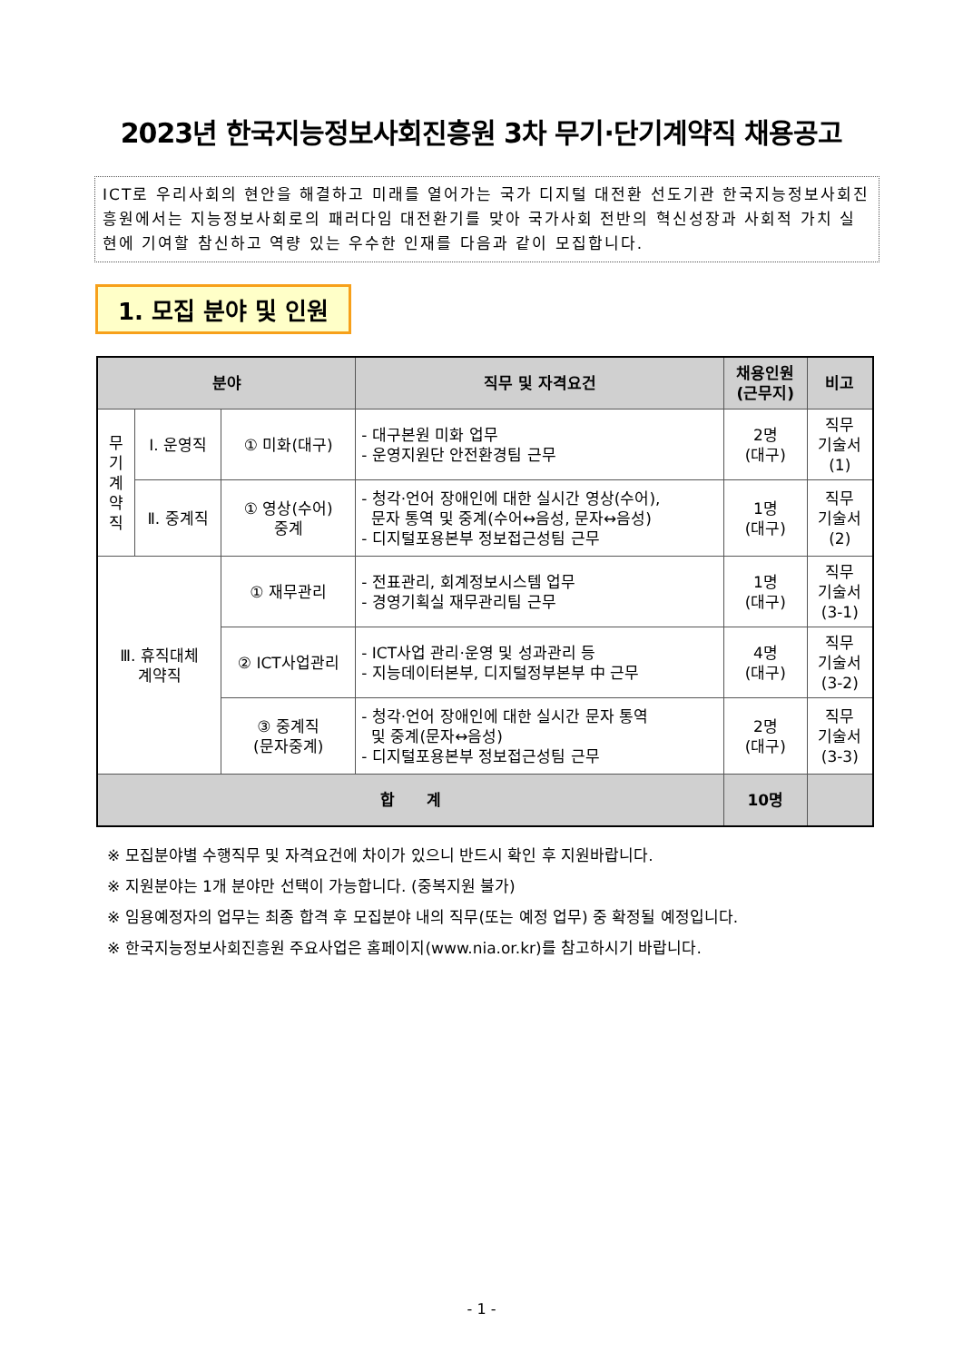2023년 한국지능정보사회진흥원 3차 무기·단기계약직 채용공고
ICT로 우리사회의 현안을 해결하고 미래를 열어가는 국가 디지털 대전환 선도기관 한국지능정보사회진흥원에서는 지능정보사회로의 패러다임 대전환기를 맞아 국가사회 전반의 혁신성장과 사회적 가치 실현에 기여할 참신하고 역량 있는 우수한 인재를 다음과 같이 모집합니다.
1. 모집 분야 및 인원
| 분야 | | | 직무 및 자격요건 | 채용인원 (근무지) | 비고 |
| --- | --- | --- | --- | --- | --- |
| 무 기 계 약 직 | Ⅰ. 운영직 | ① 미화(대구) | - 대구본원 미화 업무 - 운영지원단 안전환경팀 근무 | 2명 (대구) | 직무 기술서 (1) |
| | Ⅱ. 중계직 | ① 영상(수어) 중계 | - 청각·언어 장애인에 대한 실시간 영상(수어), 문자 통역 및 중계(수어↔음성, 문자↔음성) - 디지털포용본부 정보접근성팀 근무 | 1명 (대구) | 직무 기술서 (2) |
| Ⅲ. 휴직대체 계약직 | | ① 재무관리 | - 전표관리, 회계정보시스템 업무 - 경영기획실 재무관리팀 근무 | 1명 (대구) | 직무 기술서 (3-1) |
| | | ② ICT사업관리 | - ICT사업 관리·운영 및 성과관리 등 - 지능데이터본부, 디지털정부본부 中 근무 | 4명 (대구) | 직무 기술서 (3-2) |
| | | ③ 중계직 (문자중계) | - 청각·언어 장애인에 대한 실시간 문자 통역 및 중계(문자↔음성) - 디지털포용본부 정보접근성팀 근무 | 2명 (대구) | 직무 기술서 (3-3) |
| 합 계 | | | | 10명 | |
※ 모집분야별 수행직무 및 자격요건에 차이가 있으니 반드시 확인 후 지원바랍니다.
※ 지원분야는 1개 분야만 선택이 가능합니다. (중복지원 불가)
※ 임용예정자의 업무는 최종 합격 후 모집분야 내의 직무(또는 예정 업무) 중 확정될 예정입니다.
※ 한국지능정보사회진흥원 주요사업은 홈페이지(www.nia.or.kr)를 참고하시기 바랍니다.
- 1 -